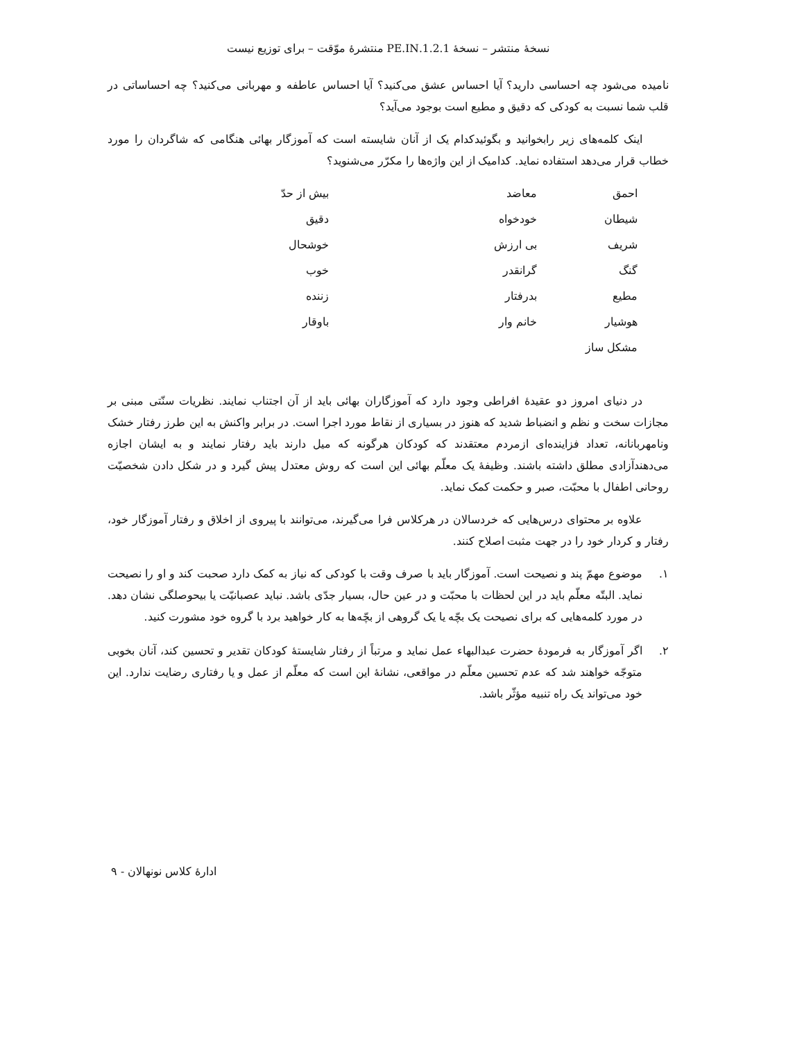نسخهٔ منتشر – نسخهٔ 1.2.1.PE.IN منتشرهٔ موّقت – برای توزیع نیست
نامیده می‌شود چه احساسی دارید؟ آیا احساس عشق می‌کنید؟ آیا احساس عاطفه و مهربانی می‌کنید؟ چه احساساتی در قلب شما نسبت به کودکی که دقیق و مطیع است بوجود می‌آید؟
اینک کلمه‌های زیر رابخوانید و بگوئیدکدام یک از آنان شایسته است که آموزگار بهائی هنگامی که شاگردان را مورد خطاب قرار می‌دهد استفاده نماید. کدامیک از این واژه‌ها را مکرّر می‌شنوید؟
| احمق | معاضد | بیش از حدّ |
| شیطان | خودخواه | دقیق |
| شریف | بی ارزش | خوشحال |
| گنگ | گرانقدر | خوب |
| مطیع | بدرفتار | زننده |
| هوشیار | خانم وار | باوقار |
| مشکل ساز | | |
در دنیای امروز دو عقیدهٔ افراطی وجود دارد که آموزگاران بهائی باید از آن اجتناب نمایند. نظریات سنّتی مبنی بر مجازات سخت و نظم و انضباط شدید که هنوز در بسیاری از نقاط مورد اجرا است. در برابر واکنش به این طرز رفتار خشک ونامهربانانه، تعداد فزاینده‌ای ازمردم معتقدند که کودکان هرگونه که میل دارند باید رفتار نمایند و به ایشان اجازه می‌دهندآزادی مطلق داشته باشند. وظیفهٔ یک معلّم بهائی این است که روش معتدل پیش گیرد و در شکل دادن شخصیّت روحانی اطفال با محبّت، صبر و حکمت کمک نماید.
علاوه بر محتوای درس‌هایی که خردسالان در هرکلاس فرا می‌گیرند، می‌توانند با پیروی از اخلاق و رفتار آموزگار خود، رفتار و کردار خود را در جهت مثبت اصلاح کنند.
۱. موضوع مهمّ پند و نصیحت است. آموزگار باید با صرف وقت با کودکی که نیاز به کمک دارد صحبت کند و او را نصیحت نماید. البتّه معلّم باید در این لحظات با محبّت و در عین حال، بسیار جدّی باشد. نباید عصبانیّت یا بیحوصلگی نشان دهد. در مورد کلمه‌هایی که برای نصیحت یک بچّه یا یک گروهی از بچّه‌ها به کار خواهید برد با گروه خود مشورت کنید.
۲. اگر آموزگار به فرمودهٔ حضرت عبدالبهاء عمل نماید و مرتباً از رفتار شایستهٔ کودکان تقدیر و تحسین کند، آنان بخوبی متوجّه خواهند شد که عدم تحسین معلّم در مواقعی، نشانهٔ این است که معلّم از عمل و یا رفتاری رضایت ندارد. این خود می‌تواند یک راه تنبیه مؤثّر باشد.
ادارهٔ کلاس نونهالان - ۹